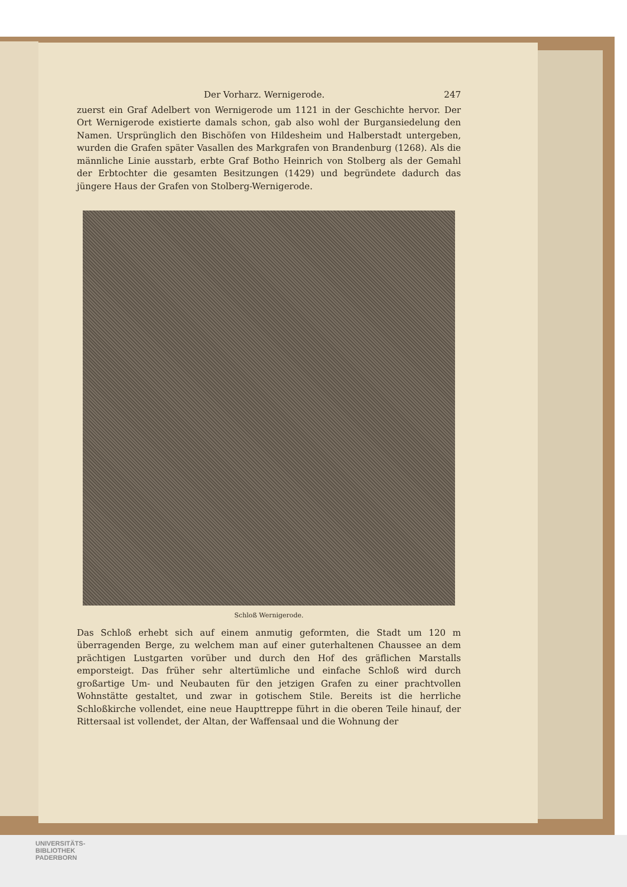Der Vorharz. Wernigerode. 247
zuerst ein Graf Adelbert von Wernigerode um 1121 in der Geschichte hervor. Der Ort Wernigerode existierte damals schon, gab also wohl der Burgansiedelung den Namen. Ursprünglich den Bischöfen von Hildesheim und Halberstadt untergeben, wurden die Grafen später Vasallen des Markgrafen von Brandenburg (1268). Als die männliche Linie ausstarb, erbte Graf Botho Heinrich von Stolberg als der Gemahl der Erbtochter die gesamten Besitzungen (1429) und begründete dadurch das jüngere Haus der Grafen von Stolberg-Wernigerode.
Schloß Wernigerode.
Das Schloß erhebt sich auf einem anmutig geformten, die Stadt um 120 m überragenden Berge, zu welchem man auf einer guterhaltenen Chaussee an dem prächtigen Lustgarten vorüber und durch den Hof des gräflichen Marstalls emporsteigt. Das früher sehr altertümliche und einfache Schloß wird durch großartige Um- und Neubauten für den jetzigen Grafen zu einer prachtvollen Wohnstätte gestaltet, und zwar in gotischem Stile. Bereits ist die herrliche Schloßkirche vollendet, eine neue Haupttreppe führt in die oberen Teile hinauf, der Rittersaal ist vollendet, der Altan, der Waffensaal und die Wohnung der
UNIVERSITÄTS-
BIBLIOTHEK
PADERBORN